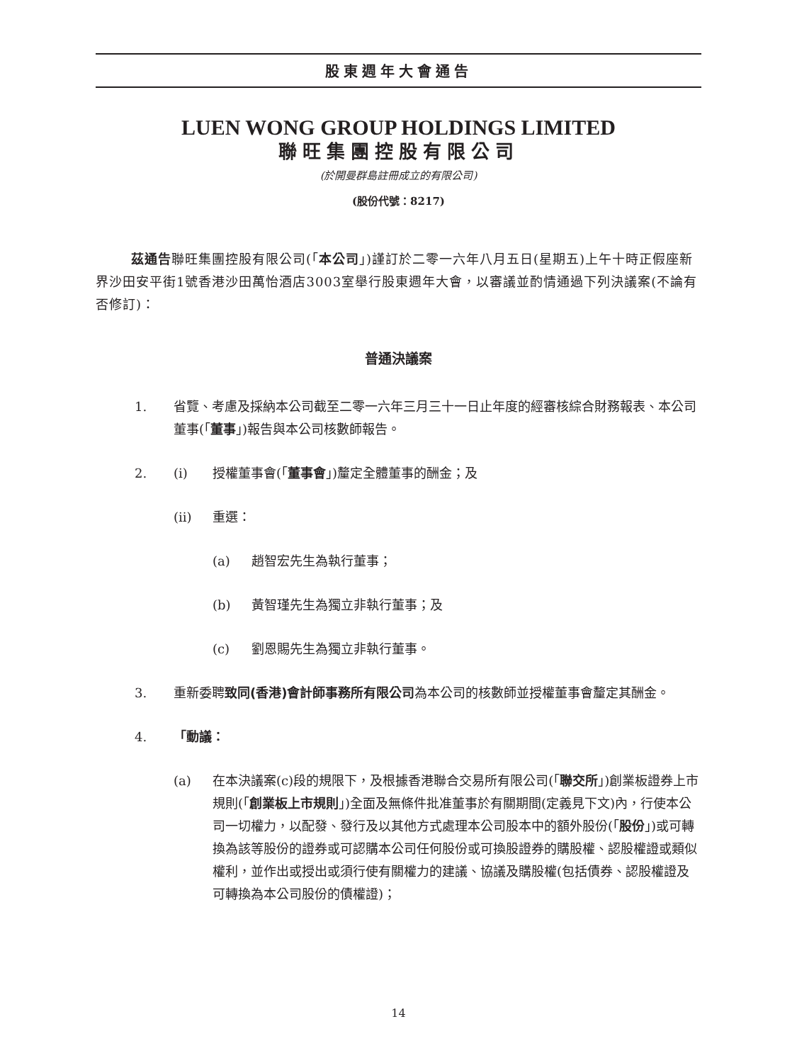股東週年大會通告
LUEN WONG GROUP HOLDINGS LIMITED
聯旺集團控股有限公司
(於開曼群島註冊成立的有限公司)
(股份代號：8217)
茲通告聯旺集團控股有限公司(「本公司」)謹訂於二零一六年八月五日(星期五)上午十時正假座新界沙田安平街1號香港沙田萬怡酒店3003室舉行股東週年大會，以審議並酌情通過下列決議案(不論有否修訂)：
普通決議案
1. 省覽、考慮及採納本公司截至二零一六年三月三十一日止年度的經審核綜合財務報表、本公司董事(「董事」)報告與本公司核數師報告。
2. (i) 授權董事會(「董事會」)釐定全體董事的酬金；及
(ii) 重選：
(a) 趙智宏先生為執行董事；
(b) 黃智瑾先生為獨立非執行董事；及
(c) 劉恩賜先生為獨立非執行董事。
3. 重新委聘致同(香港)會計師事務所有限公司為本公司的核數師並授權董事會釐定其酬金。
4. 「動議：
(a) 在本決議案(c)段的規限下，及根據香港聯合交易所有限公司(「聯交所」)創業板證券上市規則(「創業板上市規則」)全面及無條件批准董事於有關期間(定義見下文)內，行使本公司一切權力，以配發、發行及以其他方式處理本公司股本中的額外股份(「股份」)或可轉換為該等股份的證券或可認購本公司任何股份或可換股證券的購股權、認股權證或類似權利，並作出或授出或須行使有關權力的建議、協議及購股權(包括債券、認股權證及可轉換為本公司股份的債權證)；
14